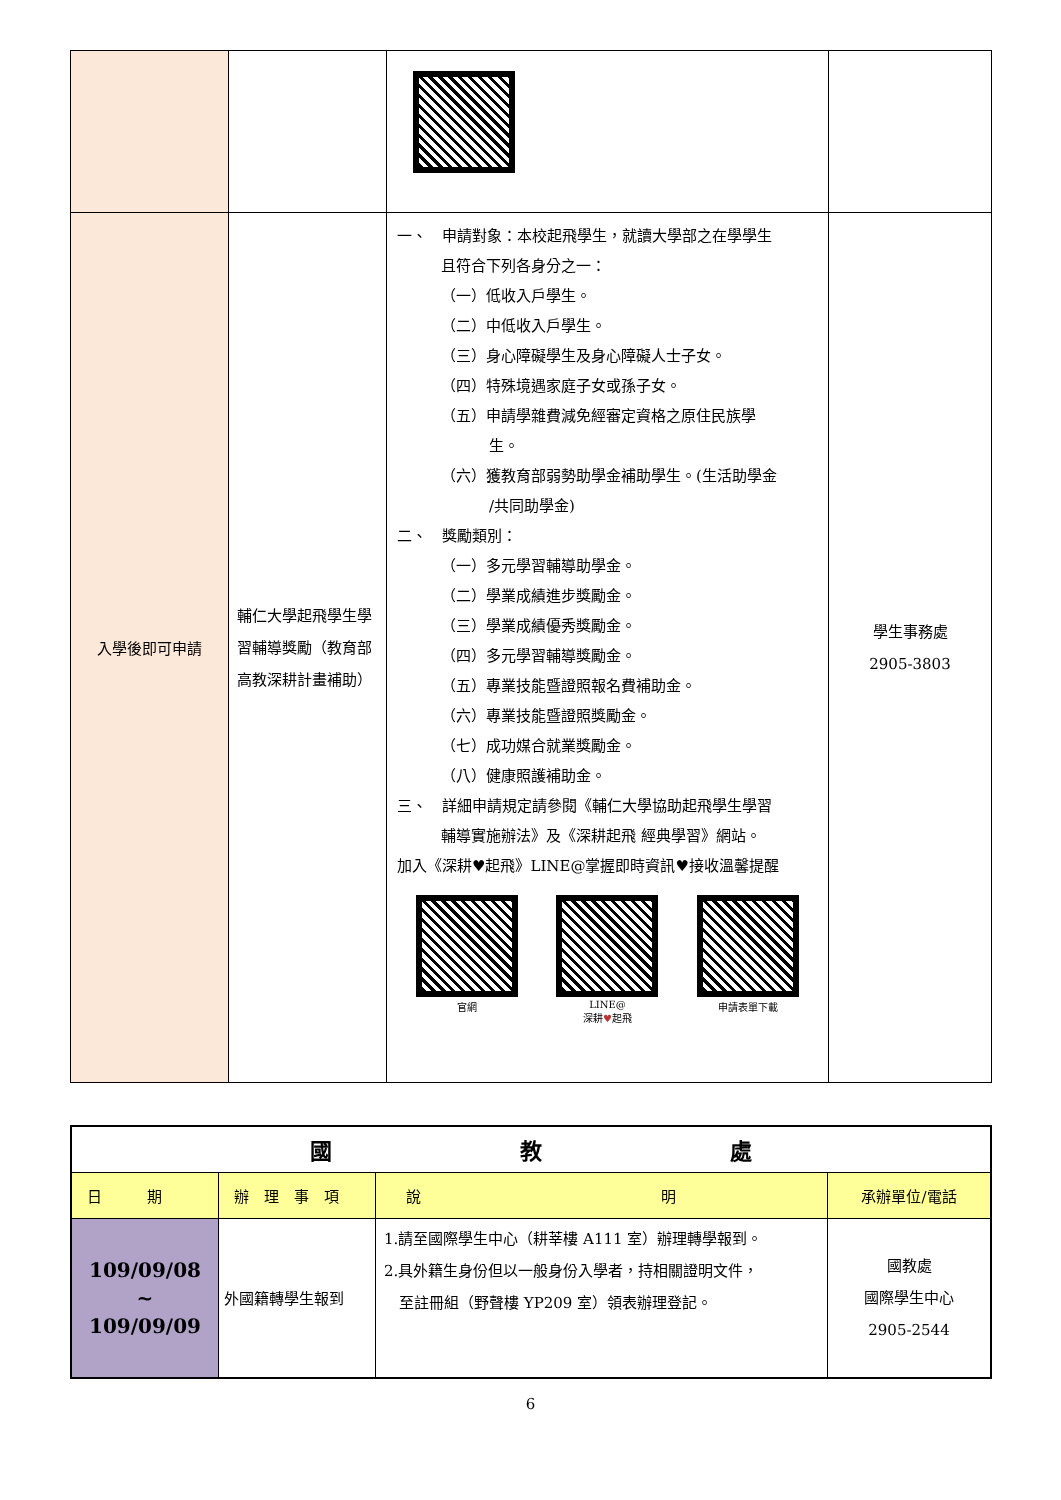| 入學後即可申請 | 輔仁大學起飛學生學習輔導獎勵（教育部高教深耕計畫補助） | 一、 申請對象：本校起飛學生，就讀大學部之在學學生 且符合下列各身分之一： （一）低收入戶學生。 （二）中低收入戶學生。 （三）身心障礙學生及身心障礙人士子女。 （四）特殊境遇家庭子女或孫子女。 （五）申請學雜費減免經審定資格之原住民族學 生。 （六）獲教育部弱勢助學金補助學生。(生活助學金 /共同助學金) 二、 獎勵類別： （一）多元學習輔導助學金。 （二）學業成績進步獎勵金。 （三）學業成績優秀獎勵金。 （四）多元學習輔導獎勵金。 （五）專業技能暨證照報名費補助金。 （六）專業技能暨證照獎勵金。 （七）成功媒合就業獎勵金。 （八）健康照護補助金。 三、 詳細申請規定請參閱《輔仁大學協助起飛學生學習 輔導實施辦法》及《深耕起飛 經典學習》網站。 加入《深耕♥起飛》LINE@掌握即時資訊♥接收溫馨提醒 官網 LINE@ 深耕 ♥ 起飛 申請表單下載 | 學生事務處 2905-3803 |
| 國 教 處 | | | |
| --- | --- | --- | --- |
| 日 期 | 辦 理 事 項 | 說 明 | 承辦單位/電話 |
| 109/09/08 ~ 109/09/09 | 外國籍轉學生報到 | 1.請至國際學生中心（耕莘樓 A111 室）辦理轉學報到。 2.具外籍生身份但以一般身份入學者，持相關證明文件， 至註冊組（野聲樓 YP209 室）領表辦理登記。 | 國教處 國際學生中心 2905-2544 |
6